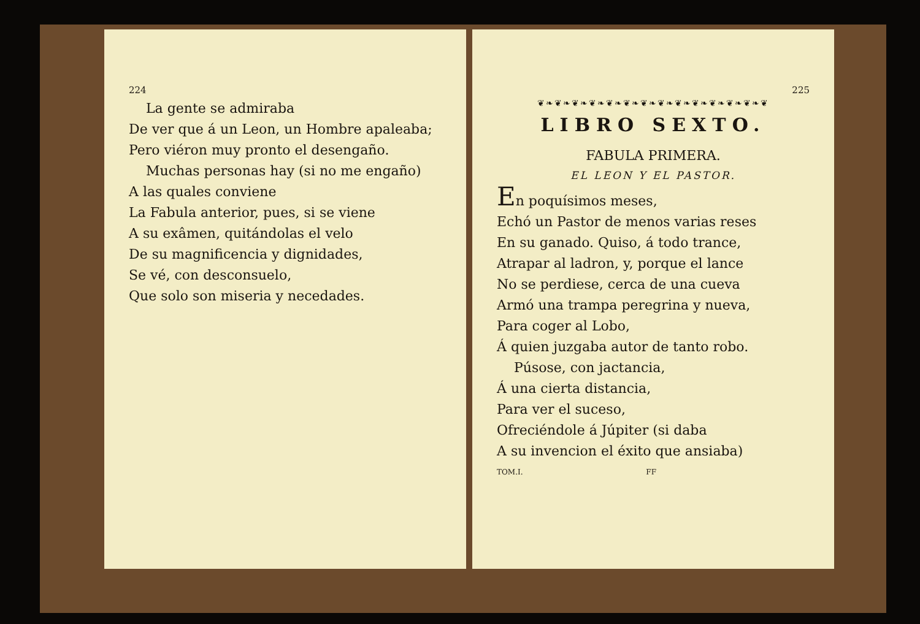224
La gente se admiraba
De ver que á un Leon, un Hombre apaleaba;
Pero viéron muy pronto el desengaño.
Muchas personas hay (si no me engaño)
A las quales conviene
La Fabula anterior, pues, si se viene
A su exâmen, quitándolas el velo
De su magnificencia y dignidades,
Se vé, con desconsuelo,
Que solo son miseria y necedades.
225
❦❧❦❧❦❧❦❧❦❧❦❧❦❧❦❧❦❧❦❧❦❧❦❧❦❧❦
LIBRO SEXTO.
FABULA PRIMERA.
EL LEON Y EL PASTOR.
En poquísimos meses,
Echó un Pastor de menos varias reses
En su ganado. Quiso, á todo trance,
Atrapar al ladron, y, porque el lance
No se perdiese, cerca de una cueva
Armó una trampa peregrina y nueva,
Para coger al Lobo,
Á quien juzgaba autor de tanto robo.
Púsose, con jactancia,
Á una cierta distancia,
Para ver el suceso,
Ofreciéndole á Júpiter (si daba
A su invencion el éxito que ansiaba)
TOM.I. FF